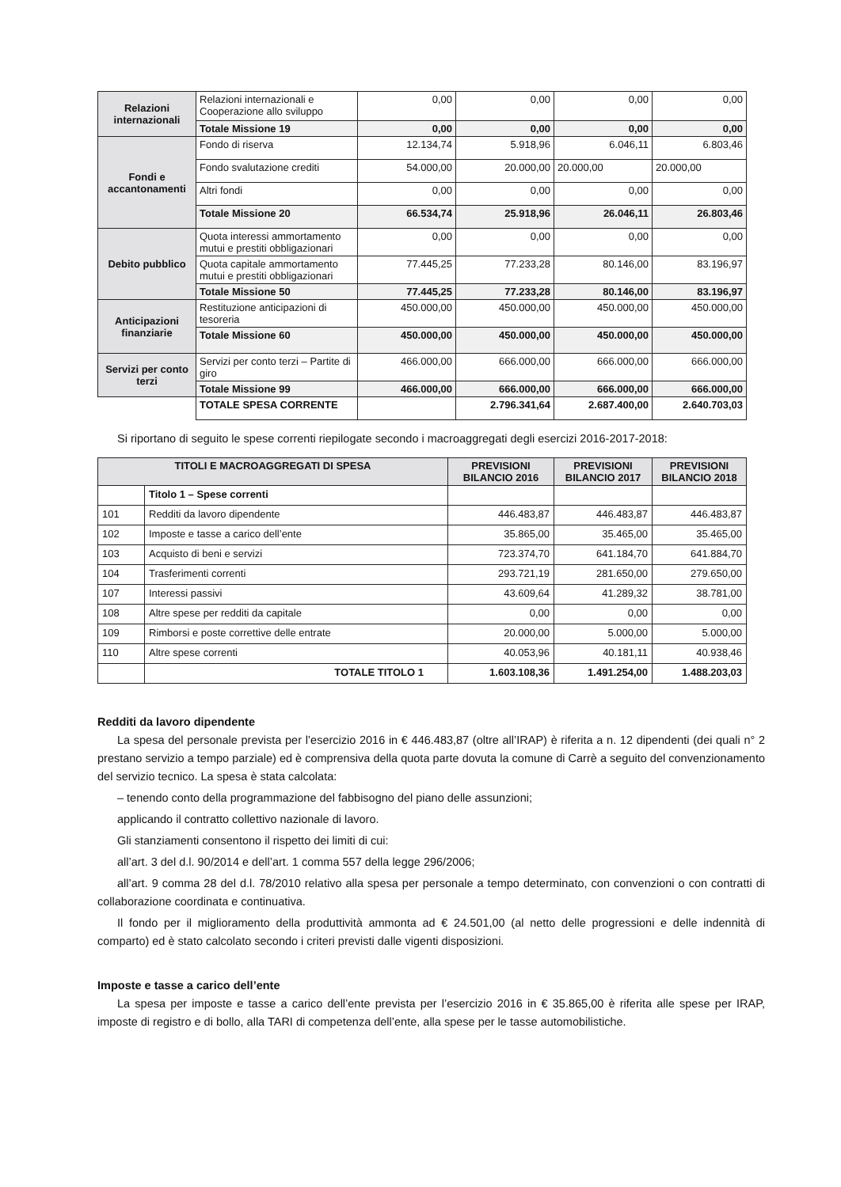| Relazioni internazionali | Relazioni internazionali e Cooperazione allo sviluppo | 0,00 | 0,00 | 0,00 | 0,00 |
| | Totale Missione 19 | 0,00 | 0,00 | 0,00 | 0,00 |
| Fondi e accantonamenti | Fondo di riserva | 12.134,74 | 5.918,96 | 6.046,11 | 6.803,46 |
| | Fondo svalutazione crediti | 54.000,00 | 20.000,00 | 20.000,00 | 20.000,00 |
| | Altri fondi | 0,00 | 0,00 | 0,00 | 0,00 |
| | Totale Missione 20 | 66.534,74 | 25.918,96 | 26.046,11 | 26.803,46 |
| Debito pubblico | Quota interessi ammortamento mutui e prestiti obbligazionari | 0,00 | 0,00 | 0,00 | 0,00 |
| | Quota capitale ammortamento mutui e prestiti obbligazionari | 77.445,25 | 77.233,28 | 80.146,00 | 83.196,97 |
| | Totale Missione 50 | 77.445,25 | 77.233,28 | 80.146,00 | 83.196,97 |
| Anticipazioni finanziarie | Restituzione anticipazioni di tesoreria | 450.000,00 | 450.000,00 | 450.000,00 | 450.000,00 |
| | Totale Missione 60 | 450.000,00 | 450.000,00 | 450.000,00 | 450.000,00 |
| Servizi per conto terzi | Servizi per conto terzi – Partite di giro | 466.000,00 | 666.000,00 | 666.000,00 | 666.000,00 |
| | Totale Missione 99 | 466.000,00 | 666.000,00 | 666.000,00 | 666.000,00 |
| | TOTALE SPESA CORRENTE | | 2.796.341,64 | 2.687.400,00 | 2.640.703,03 |
Si riportano di seguito le spese correnti riepilogate secondo i macroaggregati degli esercizi 2016-2017-2018:
| TITOLI E MACROAGGREGATI DI SPESA | | PREVISIONI BILANCIO 2016 | PREVISIONI BILANCIO 2017 | PREVISIONI BILANCIO 2018 |
| --- | --- | --- | --- | --- |
| | Titolo 1 – Spese correnti | | | |
| 101 | Redditi da lavoro dipendente | 446.483,87 | 446.483,87 | 446.483,87 |
| 102 | Imposte e tasse a carico dell’ente | 35.865,00 | 35.465,00 | 35.465,00 |
| 103 | Acquisto di beni e servizi | 723.374,70 | 641.184,70 | 641.884,70 |
| 104 | Trasferimenti correnti | 293.721,19 | 281.650,00 | 279.650,00 |
| 107 | Interessi passivi | 43.609,64 | 41.289,32 | 38.781,00 |
| 108 | Altre spese per redditi da capitale | 0,00 | 0,00 | 0,00 |
| 109 | Rimborsi e poste correttive delle entrate | 20.000,00 | 5.000,00 | 5.000,00 |
| 110 | Altre spese correnti | 40.053,96 | 40.181,11 | 40.938,46 |
| | TOTALE TITOLO 1 | 1.603.108,36 | 1.491.254,00 | 1.488.203,03 |
Redditi da lavoro dipendente
La spesa del personale prevista per l’esercizio 2016 in € 446.483,87 (oltre all’IRAP) è riferita a n. 12 dipendenti (dei quali n° 2 prestano servizio a tempo parziale) ed è comprensiva della quota parte dovuta la comune di Carrè a seguito del convenzionamento del servizio tecnico. La spesa è stata calcolata:
– tenendo conto della programmazione del fabbisogno del piano delle assunzioni;
applicando il contratto collettivo nazionale di lavoro.
Gli stanziamenti consentono il rispetto dei limiti di cui:
all’art. 3 del d.l. 90/2014 e dell’art. 1 comma 557 della legge 296/2006;
all’art. 9 comma 28 del d.l. 78/2010 relativo alla spesa per personale a tempo determinato, con convenzioni o con contratti di collaborazione coordinata e continuativa.
Il fondo per il miglioramento della produttività ammonta ad € 24.501,00 (al netto delle progressioni e delle indennità di comparto) ed è stato calcolato secondo i criteri previsti dalle vigenti disposizioni.
Imposte e tasse a carico dell’ente
La spesa per imposte e tasse a carico dell’ente prevista per l’esercizio 2016 in € 35.865,00 è riferita alle spese per IRAP, imposte di registro e di bollo, alla TARI di competenza dell’ente, alla spese per le tasse automobilistiche.